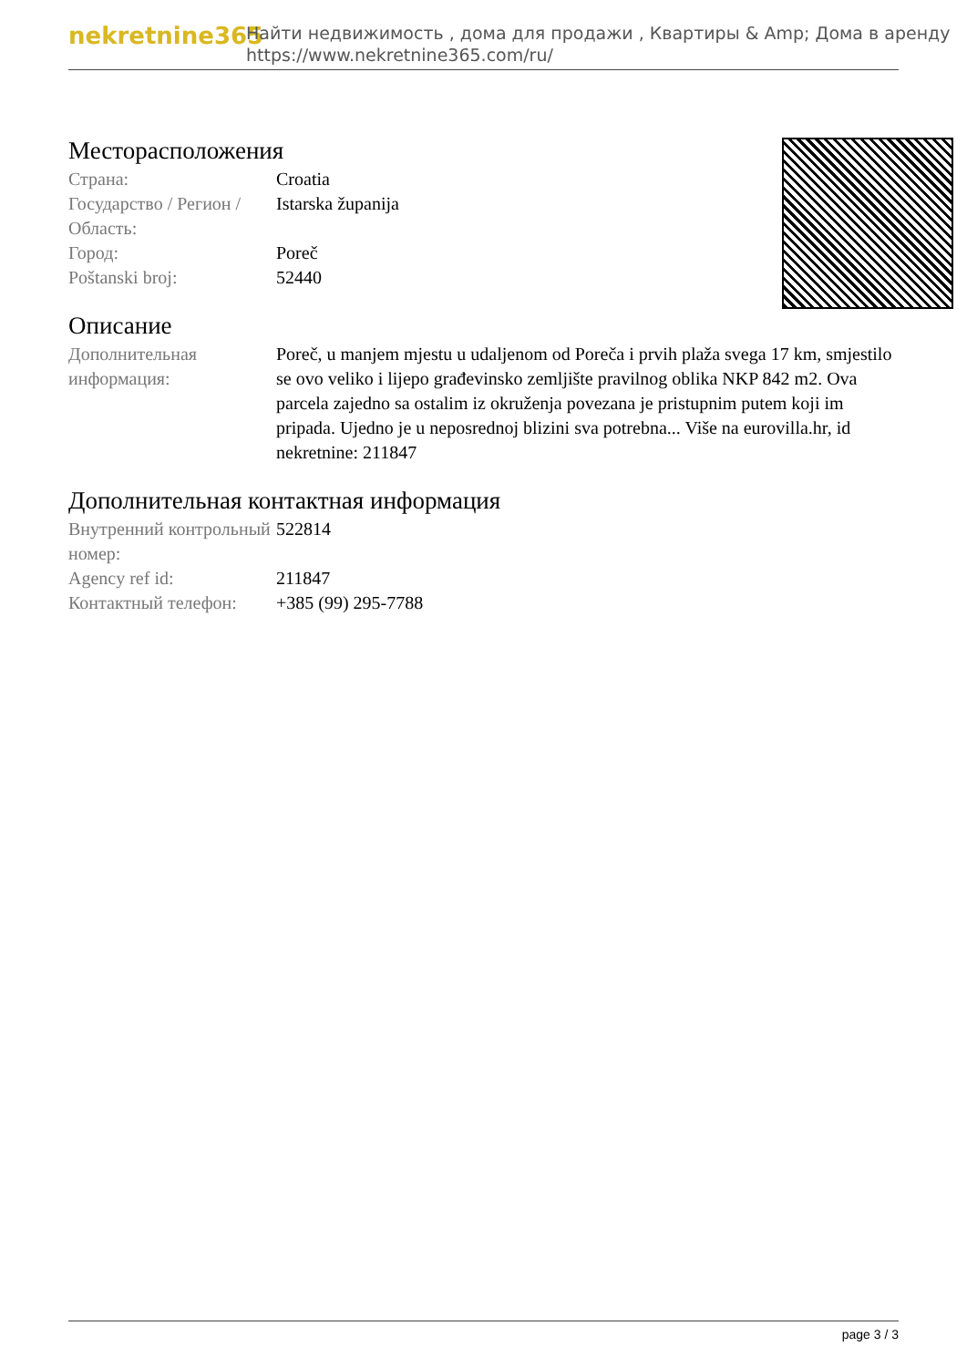nekretnine365
Найти недвижимость , дома для продажи , Квартиры & Amp; Дома в аренду
https://www.nekretnine365.com/ru/
Месторасположения
| Страна: | Croatia |
| Государство / Регион / Область: | Istarska županija |
| Город: | Poreč |
| Poštanski broj: | 52440 |
Описание
| Дополнительная информация: | Poreč, u manjem mjestu u udaljenom od Poreča i prvih plaža svega 17 km, smjestilo se ovo veliko i lijepo građevinsko zemljište pravilnog oblika NKP 842 m2. Ova parcela zajedno sa ostalim iz okruženja povezana je pristupnim putem koji im pripada. Ujedno je u neposrednoj blizini sva potrebna... Više na eurovilla.hr, id nekretnine: 211847 |
Дополнительная контактная информация
| Внутренний контрольный номер: | 522814 |
| Agency ref id: | 211847 |
| Контактный телефон: | +385 (99) 295-7788 |
page 3 / 3